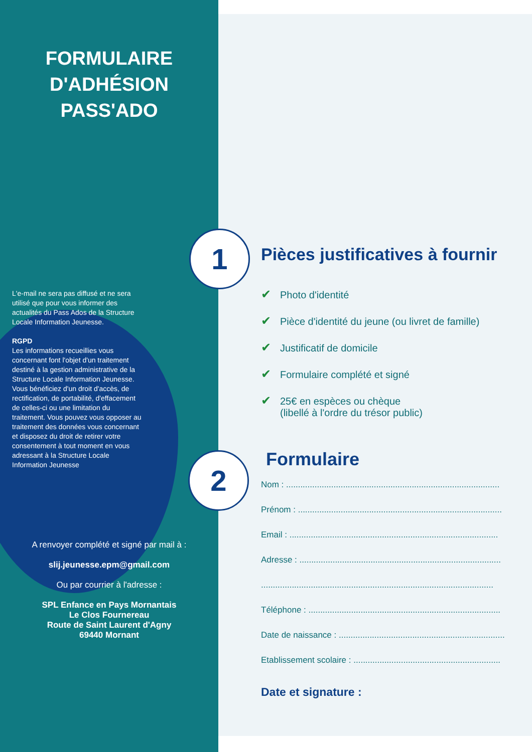1
2
FORMULAIRE
D'ADHÉSION
PASS'ADO
L'e-mail ne sera pas diffusé et ne sera utilisé que pour vous informer des actualités du Pass Ados de la Structure Locale Information Jeunesse.
RGPD
Les informations recueillies vous concernant font l'objet d'un traitement destiné à la gestion administrative de la Structure Locale Information Jeunesse. Vous bénéficiez d'un droit d'accès, de rectification, de portabilité, d'effacement de celles-ci ou une limitation du traitement. Vous pouvez vous opposer au traitement des données vous concernant et disposez du droit de retirer votre consentement à tout moment en vous adressant à la Structure Locale Information Jeunesse
A renvoyer complété et signé par mail à :
slij.jeunesse.epm@gmail.com
Ou par courrier à l'adresse :
SPL Enfance en Pays Mornantais
Le Clos Fournereau
Route de Saint Laurent d'Agny
69440 Mornant
Pièces justificatives à fournir
✔ Photo d'identité
✔ Pièce d'identité du jeune (ou livret de famille)
✔ Justificatif de domicile
✔ Formulaire complété et signé
✔ 25€ en espèces ou chèque
(libellé à l'ordre du trésor public)
Formulaire
Nom : ..........................................................................................
Prénom : ......................................................................................
Email : ........................................................................................
Adresse : .....................................................................................
..................................................................................................
Téléphone : .................................................................................
Date de naissance : ......................................................................
Etablissement scolaire : ..............................................................
Date et signature :